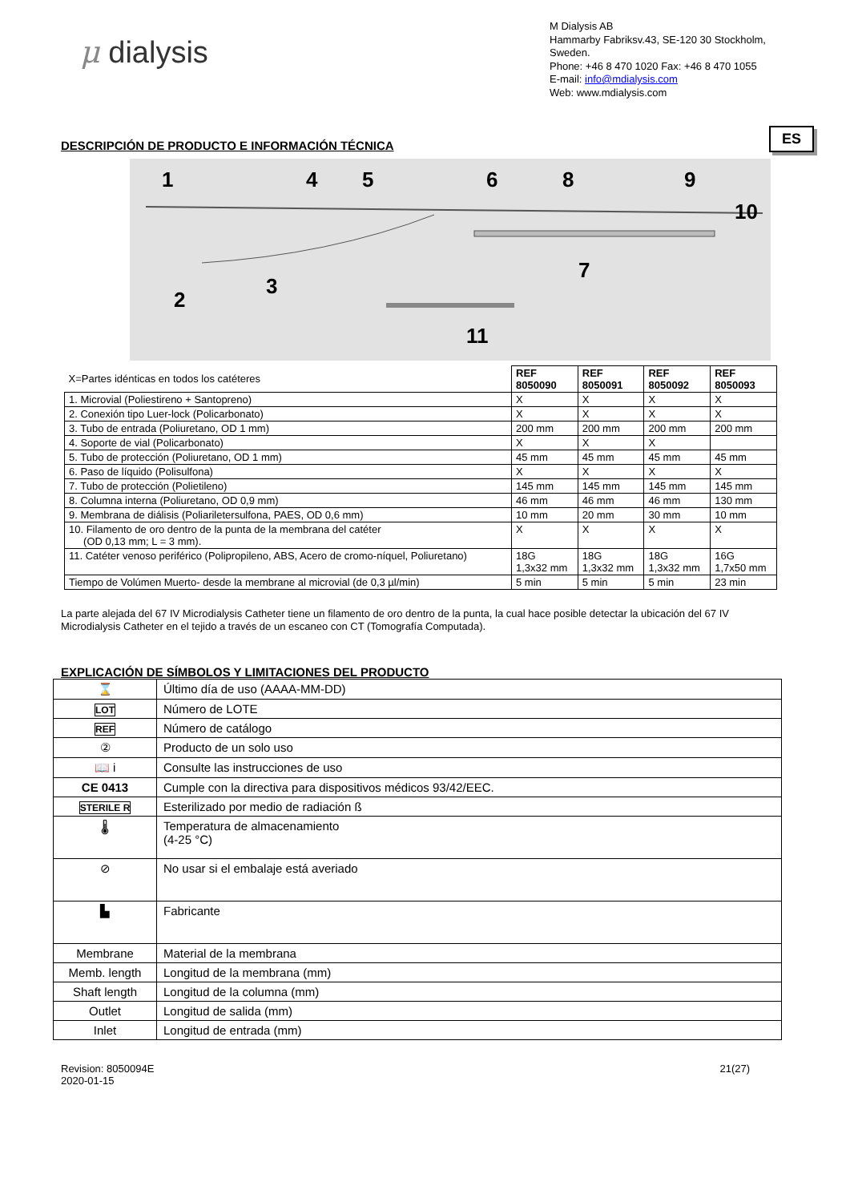μ dialysis
M Dialysis AB
Hammarby Fabriksv.43, SE-120 30 Stockholm, Sweden.
Phone: +46 8 470 1020 Fax: +46 8 470 1055
E-mail: info@mdialysis.com
Web: www.mdialysis.com
DESCRIPCIÓN DE PRODUCTO E INFORMACIÓN TÉCNICA
ES
1
4
5
6
8
9
10
7
2
3
11
| X=Partes idénticas en todos los catéteres | REF 8050090 | REF 8050091 | REF 8050092 | REF 8050093 |
| 1. Microvial (Poliestireno + Santopreno) | X | X | X | X |
| 2. Conexión tipo Luer-lock (Policarbonato) | X | X | X | X |
| 3. Tubo de entrada (Poliuretano, OD 1 mm) | 200 mm | 200 mm | 200 mm | 200 mm |
| 4. Soporte de vial (Policarbonato) | X | X | X | |
| 5. Tubo de protección (Poliuretano, OD 1 mm) | 45 mm | 45 mm | 45 mm | 45 mm |
| 6. Paso de líquido (Polisulfona) | X | X | X | X |
| 7. Tubo de protección (Polietileno) | 145 mm | 145 mm | 145 mm | 145 mm |
| 8. Columna interna (Poliuretano, OD 0,9 mm) | 46 mm | 46 mm | 46 mm | 130 mm |
| 9. Membrana de diálisis (Poliariletersulfona, PAES, OD 0,6 mm) | 10 mm | 20 mm | 30 mm | 10 mm |
| 10. Filamento de oro dentro de la punta de la membrana del catéter (OD 0,13 mm; L = 3 mm). | X | X | X | X |
| 11. Catéter venoso periférico (Polipropileno, ABS, Acero de cromo-níquel, Poliuretano) | 18G 1,3x32 mm | 18G 1,3x32 mm | 18G 1,3x32 mm | 16G 1,7x50 mm |
| Tiempo de Volúmen Muerto- desde la membrane al microvial (de 0,3 µl/min) | 5 min | 5 min | 5 min | 23 min |
La parte alejada del 67 IV Microdialysis Catheter tiene un filamento de oro dentro de la punta, la cual hace posible detectar la ubicación del 67 IV Microdialysis Catheter en el tejido a través de un escaneo con CT (Tomografía Computada).
EXPLICACIÓN DE SÍMBOLOS Y LIMITACIONES DEL PRODUCTO
| ⌛ | Último día de uso (AAAA-MM-DD) |
| LOT | Número de LOTE |
| REF | Número de catálogo |
| ② | Producto de un solo uso |
| 📖 i | Consulte las instrucciones de uso |
| CE 0413 | Cumple con la directiva para dispositivos médicos 93/42/EEC. |
| STERILE R | Esterilizado por medio de radiación ß |
| 🌡 | Temperatura de almacenamiento (4-25 °C) |
| ⊘ | No usar si el embalaje está averiado |
| ▙ | Fabricante |
| Membrane | Material de la membrana |
| Memb. length | Longitud de la membrana (mm) |
| Shaft length | Longitud de la columna (mm) |
| Outlet | Longitud de salida (mm) |
| Inlet | Longitud de entrada (mm) |
Revision: 8050094E
2020-01-15
21(27)